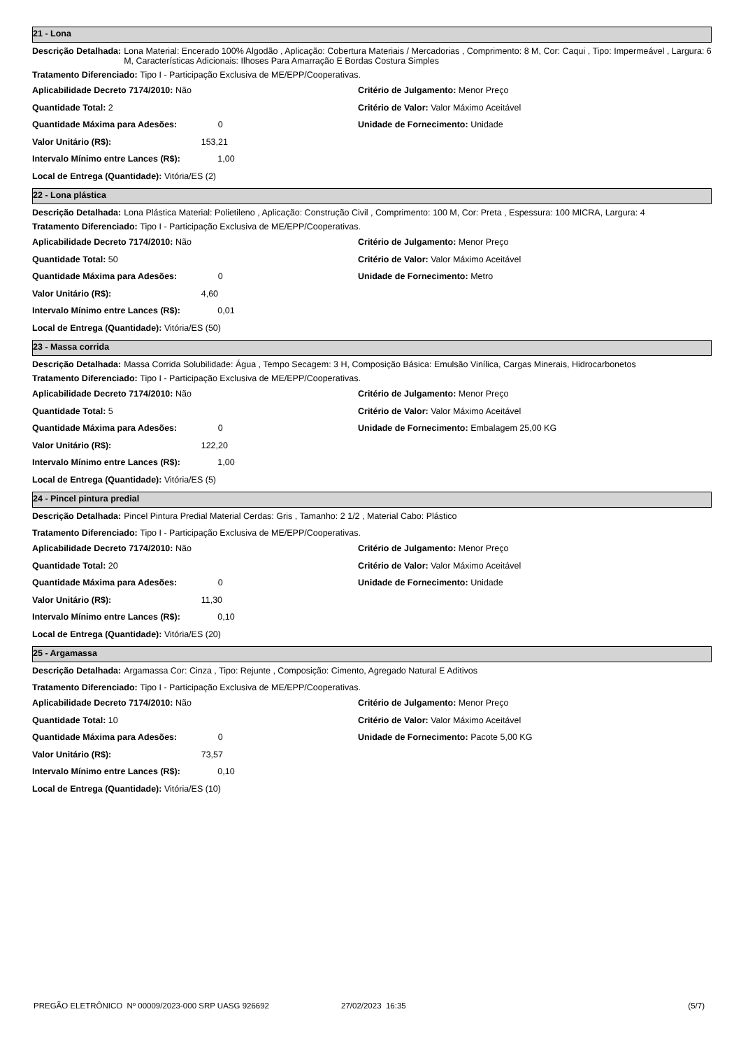21 - Lona
Descrição Detalhada: Lona Material: Encerado 100% Algodão , Aplicação: Cobertura Materiais / Mercadorias , Comprimento: 8 M, Cor: Caqui , Tipo: Impermeável , Largura: 6 M, Características Adicionais: Ilhoses Para Amarração E Bordas Costura Simples
Tratamento Diferenciado: Tipo I - Participação Exclusiva de ME/EPP/Cooperativas.
Aplicabilidade Decreto 7174/2010: Não
Quantidade Total: 2
Quantidade Máxima para Adesões: 0
Valor Unitário (R$): 153,21
Intervalo Mínimo entre Lances (R$): 1,00
Local de Entrega (Quantidade): Vitória/ES (2)
Critério de Julgamento: Menor Preço
Critério de Valor: Valor Máximo Aceitável
Unidade de Fornecimento: Unidade
22 - Lona plástica
Descrição Detalhada: Lona Plástica Material: Polietileno , Aplicação: Construção Civil , Comprimento: 100 M, Cor: Preta , Espessura: 100 MICRA, Largura: 4
Tratamento Diferenciado: Tipo I - Participação Exclusiva de ME/EPP/Cooperativas.
Aplicabilidade Decreto 7174/2010: Não
Quantidade Total: 50
Quantidade Máxima para Adesões: 0
Valor Unitário (R$): 4,60
Intervalo Mínimo entre Lances (R$): 0,01
Local de Entrega (Quantidade): Vitória/ES (50)
Critério de Julgamento: Menor Preço
Critério de Valor: Valor Máximo Aceitável
Unidade de Fornecimento: Metro
23 - Massa corrida
Descrição Detalhada: Massa Corrida Solubilidade: Água , Tempo Secagem: 3 H, Composição Básica: Emulsão Vinílica, Cargas Minerais, Hidrocarbonetos
Tratamento Diferenciado: Tipo I - Participação Exclusiva de ME/EPP/Cooperativas.
Aplicabilidade Decreto 7174/2010: Não
Quantidade Total: 5
Quantidade Máxima para Adesões: 0
Valor Unitário (R$): 122,20
Intervalo Mínimo entre Lances (R$): 1,00
Local de Entrega (Quantidade): Vitória/ES (5)
Critério de Julgamento: Menor Preço
Critério de Valor: Valor Máximo Aceitável
Unidade de Fornecimento: Embalagem 25,00 KG
24 - Pincel pintura predial
Descrição Detalhada: Pincel Pintura Predial Material Cerdas: Gris , Tamanho: 2 1/2 , Material Cabo: Plástico
Tratamento Diferenciado: Tipo I - Participação Exclusiva de ME/EPP/Cooperativas.
Aplicabilidade Decreto 7174/2010: Não
Quantidade Total: 20
Quantidade Máxima para Adesões: 0
Valor Unitário (R$): 11,30
Intervalo Mínimo entre Lances (R$): 0,10
Local de Entrega (Quantidade): Vitória/ES (20)
Critério de Julgamento: Menor Preço
Critério de Valor: Valor Máximo Aceitável
Unidade de Fornecimento: Unidade
25 - Argamassa
Descrição Detalhada: Argamassa Cor: Cinza , Tipo: Rejunte , Composição: Cimento, Agregado Natural E Aditivos
Tratamento Diferenciado: Tipo I - Participação Exclusiva de ME/EPP/Cooperativas.
Aplicabilidade Decreto 7174/2010: Não
Quantidade Total: 10
Quantidade Máxima para Adesões: 0
Valor Unitário (R$): 73,57
Intervalo Mínimo entre Lances (R$): 0,10
Local de Entrega (Quantidade): Vitória/ES (10)
Critério de Julgamento: Menor Preço
Critério de Valor: Valor Máximo Aceitável
Unidade de Fornecimento: Pacote 5,00 KG
PREGÃO ELETRÔNICO Nº 00009/2023-000 SRP UASG 926692 27/02/2023 16:35 (5/7)